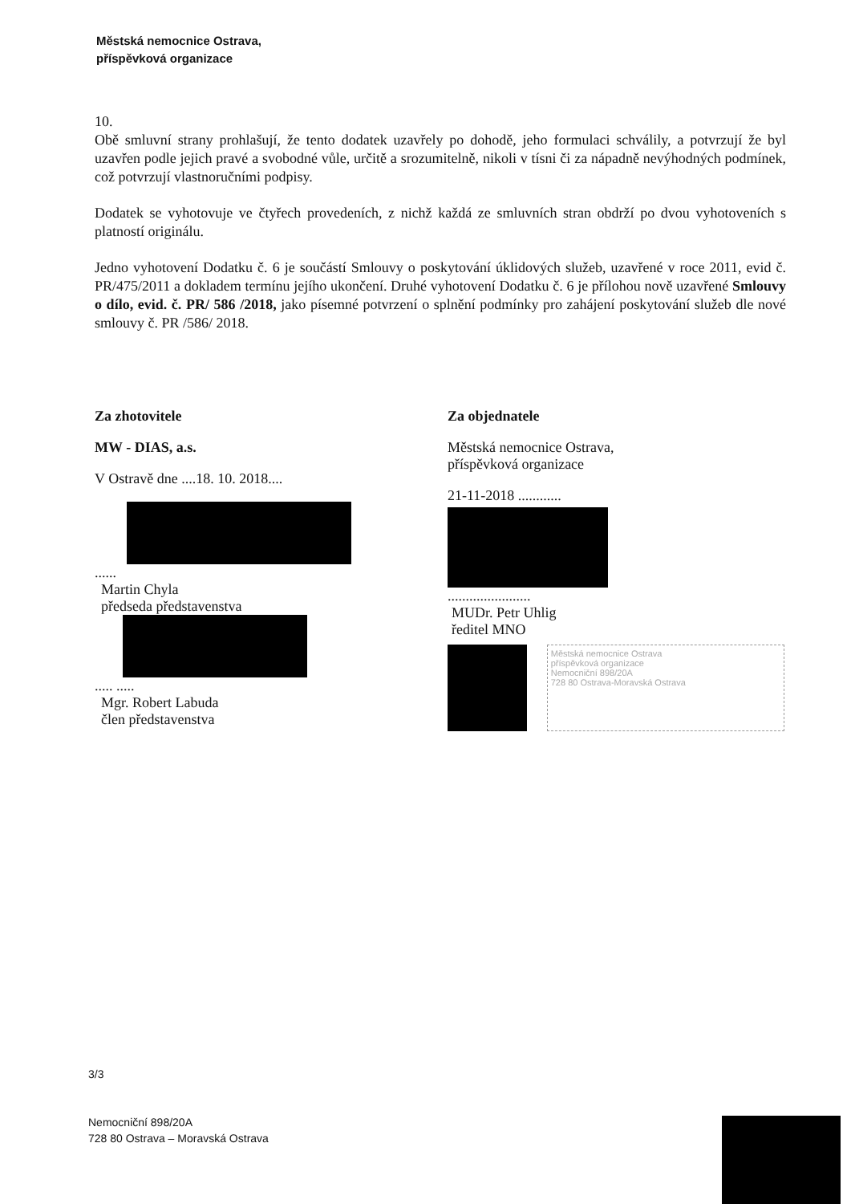Městská nemocnice Ostrava,
příspěvková organizace
10.
Obě smluvní strany prohlašují, že tento dodatek uzavřely po dohodě, jeho formulaci schválily, a potvrzují že byl uzavřen podle jejich pravé a svobodné vůle, určitě a srozumitelně, nikoli v tísni či za nápadně nevýhodných podmínek, což potvrzují vlastnoručními podpisy.
Dodatek se vyhotovuje ve čtyřech provedeních, z nichž každá ze smluvních stran obdrží po dvou vyhotoveních s platností originálu.
Jedno vyhotovení Dodatku č. 6 je součástí Smlouvy o poskytování úklidových služeb, uzavřené v roce 2011, evid č. PR/475/2011 a dokladem termínu jejího ukončení. Druhé vyhotovení Dodatku č. 6 je přílohou nově uzavřené Smlouvy o dílo, evid. č. PR/ 586 /2018, jako písemné potvrzení o splnění podmínky pro zahájení poskytování služeb dle nové smlouvy č. PR /586/ 2018.
Za zhotovitele
MW - DIAS, a.s.
V Ostravě dne ....18. 10. 2018....
......
Martin Chyla
předseda představenstva
..... .....
Mgr. Robert Labuda
člen představenstva
Za objednatele
Městská nemocnice Ostrava,
příspěvková organizace
21-11-2018 ............
.......................
MUDr. Petr Uhlig
ředitel MNO
Městská nemocnice Ostrava
příspěvková organizace
Nemocniční 898/20A
728 80 Ostrava-Moravská Ostrava
3/3
Nemocniční 898/20A
728 80 Ostrava – Moravská Ostrava